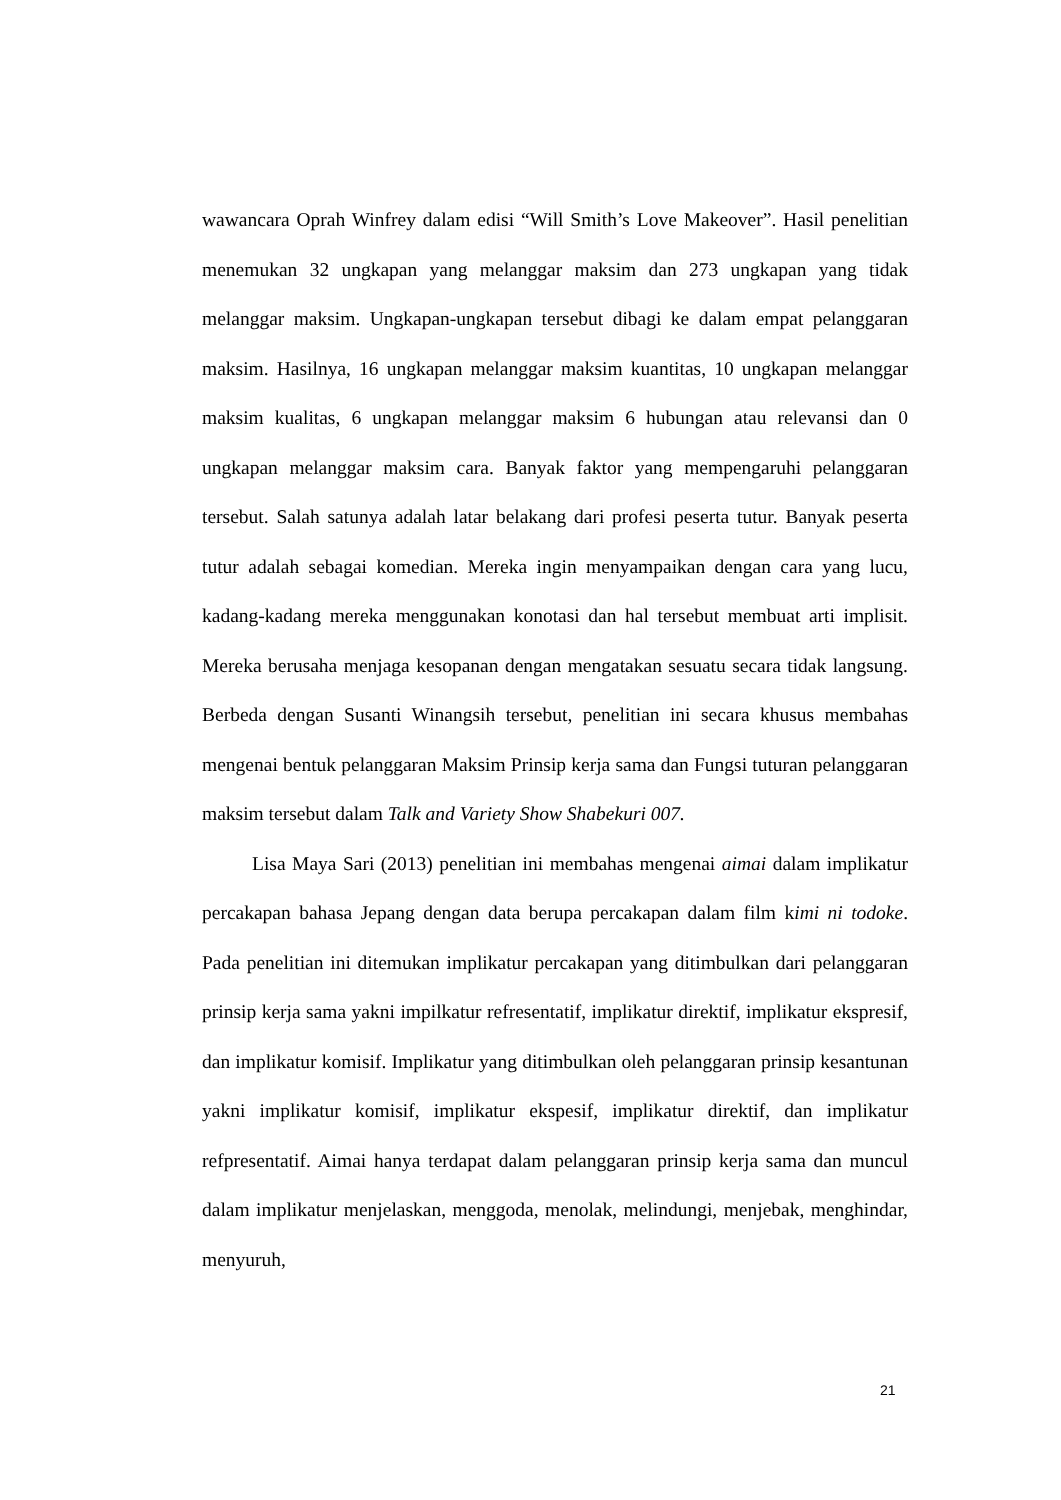wawancara Oprah Winfrey dalam edisi “Will Smith’s Love Makeover”. Hasil penelitian menemukan 32 ungkapan yang melanggar maksim dan 273 ungkapan yang tidak melanggar maksim. Ungkapan-ungkapan tersebut dibagi ke dalam empat pelanggaran maksim. Hasilnya, 16 ungkapan melanggar maksim kuantitas, 10 ungkapan melanggar maksim kualitas, 6 ungkapan melanggar maksim 6 hubungan atau relevansi dan 0 ungkapan melanggar maksim cara. Banyak faktor yang mempengaruhi pelanggaran tersebut. Salah satunya adalah latar belakang dari profesi peserta tutur. Banyak peserta tutur adalah sebagai komedian. Mereka ingin menyampaikan dengan cara yang lucu, kadang-kadang mereka menggunakan konotasi dan hal tersebut membuat arti implisit. Mereka berusaha menjaga kesopanan dengan mengatakan sesuatu secara tidak langsung. Berbeda dengan Susanti Winangsih tersebut, penelitian ini secara khusus membahas mengenai bentuk pelanggaran Maksim Prinsip kerja sama dan Fungsi tuturan pelanggaran maksim tersebut dalam Talk and Variety Show Shabekuri 007.
Lisa Maya Sari (2013) penelitian ini membahas mengenai aimai dalam implikatur percakapan bahasa Jepang dengan data berupa percakapan dalam film kimi ni todoke. Pada penelitian ini ditemukan implikatur percakapan yang ditimbulkan dari pelanggaran prinsip kerja sama yakni impilkatur refresentatif, implikatur direktif, implikatur ekspresif, dan implikatur komisif. Implikatur yang ditimbulkan oleh pelanggaran prinsip kesantunan yakni implikatur komisif, implikatur ekspesif, implikatur direktif, dan implikatur refpresentatif. Aimai hanya terdapat dalam pelanggaran prinsip kerja sama dan muncul dalam implikatur menjelaskan, menggoda, menolak, melindungi, menjebak, menghindar, menyuruh,
21